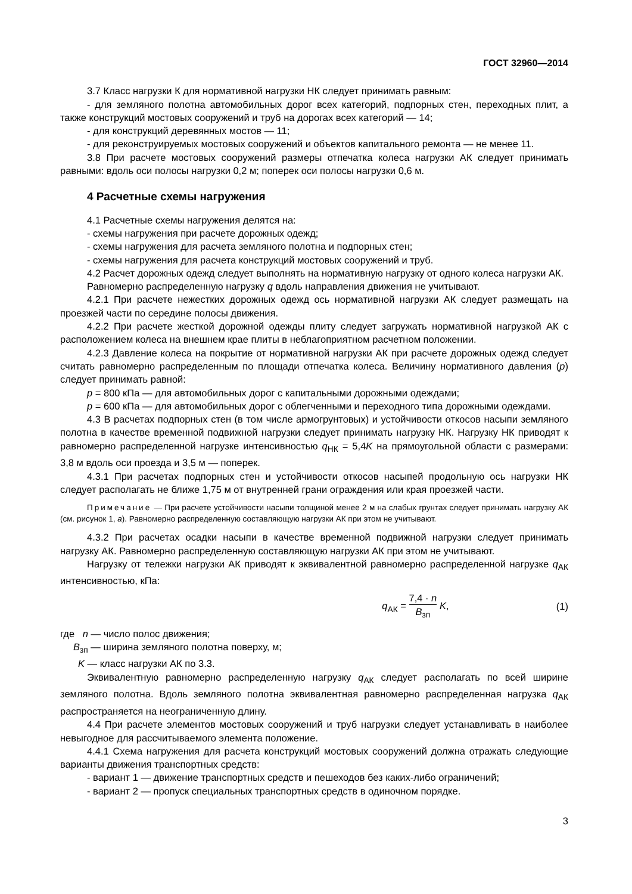ГОСТ 32960—2014
3.7 Класс нагрузки К для нормативной нагрузки НК следует принимать равным:
- для земляного полотна автомобильных дорог всех категорий, подпорных стен, переходных плит, а также конструкций мостовых сооружений и труб на дорогах всех категорий — 14;
- для конструкций деревянных мостов — 11;
- для реконструируемых мостовых сооружений и объектов капитального ремонта — не менее 11.
3.8 При расчете мостовых сооружений размеры отпечатка колеса нагрузки АК следует принимать равными: вдоль оси полосы нагрузки 0,2 м; поперек оси полосы нагрузки 0,6 м.
4 Расчетные схемы нагружения
4.1 Расчетные схемы нагружения делятся на:
- схемы нагружения при расчете дорожных одежд;
- схемы нагружения для расчета земляного полотна и подпорных стен;
- схемы нагружения для расчета конструкций мостовых сооружений и труб.
4.2 Расчет дорожных одежд следует выполнять на нормативную нагрузку от одного колеса нагрузки АК.
Равномерно распределенную нагрузку q вдоль направления движения не учитывают.
4.2.1 При расчете нежестких дорожных одежд ось нормативной нагрузки АК следует размещать на проезжей части по середине полосы движения.
4.2.2 При расчете жесткой дорожной одежды плиту следует загружать нормативной нагрузкой АК с расположением колеса на внешнем крае плиты в неблагоприятном расчетном положении.
4.2.3 Давление колеса на покрытие от нормативной нагрузки АК при расчете дорожных одежд следует считать равномерно распределенным по площади отпечатка колеса. Величину нормативного давления (р) следует принимать равной:
р = 800 кПа — для автомобильных дорог с капитальными дорожными одеждами;
р = 600 кПа — для автомобильных дорог с облегченными и переходного типа дорожными одеждами.
4.3 В расчетах подпорных стен (в том числе армогрунтовых) и устойчивости откосов насыпи земляного полотна в качестве временной подвижной нагрузки следует принимать нагрузку НК. Нагрузку НК приводят к равномерно распределенной нагрузке интенсивностью q<sub>НК</sub> = 5,4K на прямоугольной области с размерами: 3,8 м вдоль оси проезда и 3,5 м — поперек.
4.3.1 При расчетах подпорных стен и устойчивости откосов насыпей продольную ось нагрузки НК следует располагать не ближе 1,75 м от внутренней грани ограждения или края проезжей части.
Примечание — При расчете устойчивости насыпи толщиной менее 2 м на слабых грунтах следует принимать нагрузку АК (см. рисунок 1, а). Равномерно распределенную составляющую нагрузки АК при этом не учитывают.
4.3.2 При расчетах осадки насыпи в качестве временной подвижной нагрузки следует принимать нагрузку АК. Равномерно распределенную составляющую нагрузки АК при этом не учитывают.
Нагрузку от тележки нагрузки АК приводят к эквивалентной равномерно распределенной нагрузке q<sub>АК</sub> интенсивностью, кПа:
q<sub>АК</sub> = 7,4 · n B<sub>зп</sub> K, (1)
где n — число полос движения;
B<sub>зп</sub> — ширина земляного полотна поверху, м;
K — класс нагрузки АК по 3.3.
Эквивалентную равномерно распределенную нагрузку q<sub>АК</sub> следует располагать по всей ширине земляного полотна. Вдоль земляного полотна эквивалентная равномерно распределенная нагрузка q<sub>АК</sub> распространяется на неограниченную длину.
4.4 При расчете элементов мостовых сооружений и труб нагрузки следует устанавливать в наиболее невыгодное для рассчитываемого элемента положение.
4.4.1 Схема нагружения для расчета конструкций мостовых сооружений должна отражать следующие варианты движения транспортных средств:
- вариант 1 — движение транспортных средств и пешеходов без каких-либо ограничений;
- вариант 2 — пропуск специальных транспортных средств в одиночном порядке.
3